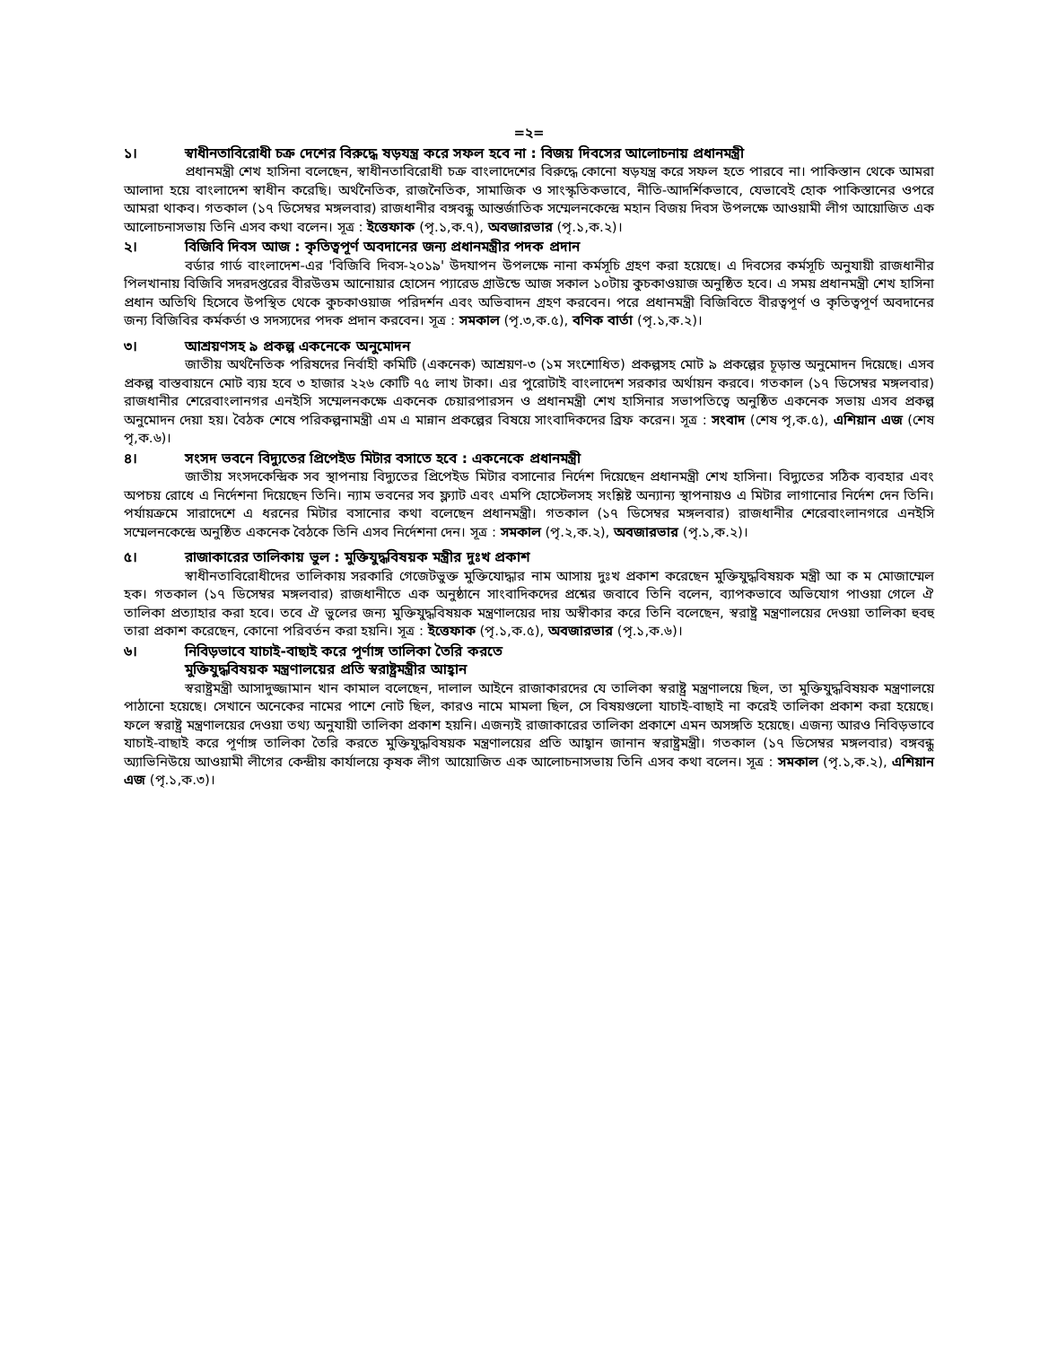=২=
১। স্বাধীনতাবিরোধী চক্র দেশের বিরুদ্ধে ষড়যন্ত্র করে সফল হবে না : বিজয় দিবসের আলোচনায় প্রধানমন্ত্রী
প্রধানমন্ত্রী শেখ হাসিনা বলেছেন, স্বাধীনতাবিরোধী চক্র বাংলাদেশের বিরুদ্ধে কোনো ষড়যন্ত্র করে সফল হতে পারবে না। পাকিস্তান থেকে আমরা আলাদা হয়ে বাংলাদেশ স্বাধীন করেছি। অর্থনৈতিক, রাজনৈতিক, সামাজিক ও সাংস্কৃতিকভাবে, নীতি-আদর্শিকভাবে, যেভাবেই হোক পাকিস্তানের ওপরে আমরা থাকব। গতকাল (১৭ ডিসেম্বর মঙ্গলবার) রাজধানীর বঙ্গবন্ধু আন্তর্জাতিক সম্মেলনকেন্দ্রে মহান বিজয় দিবস উপলক্ষে আওয়ামী লীগ আয়োজিত এক আলোচনাসভায় তিনি এসব কথা বলেন। সূত্র : ইত্তেফাক (পৃ.১,ক.৭), অবজারভার (পৃ.১,ক.২)।
২। বিজিবি দিবস আজ : কৃতিত্বপূর্ণ অবদানের জন্য প্রধানমন্ত্রীর পদক প্রদান
বর্ডার গার্ড বাংলাদেশ-এর 'বিজিবি দিবস-২০১৯' উদযাপন উপলক্ষে নানা কর্মসূচি গ্রহণ করা হয়েছে। এ দিবসের কর্মসূচি অনুযায়ী রাজধানীর পিলখানায় বিজিবি সদরদপ্তরের বীরউত্তম আনোয়ার হোসেন প্যারেড গ্রাউন্ডে আজ সকাল ১০টায় কুচকাওয়াজ অনুষ্ঠিত হবে। এ সময় প্রধানমন্ত্রী শেখ হাসিনা প্রধান অতিথি হিসেবে উপস্থিত থেকে কুচকাওয়াজ পরিদর্শন এবং অভিবাদন গ্রহণ করবেন। পরে প্রধানমন্ত্রী বিজিবিতে বীরত্বপূর্ণ ও কৃতিত্বপূর্ণ অবদানের জন্য বিজিবির কর্মকর্তা ও সদস্যদের পদক প্রদান করবেন। সূত্র : সমকাল (পৃ.৩,ক.৫), বণিক বার্তা (পৃ.১,ক.২)।
৩। আশ্রয়ণসহ ৯ প্রকল্প একনেকে অনুমোদন
জাতীয় অর্থনৈতিক পরিষদের নির্বাহী কমিটি (একনেক) আশ্রয়ণ-৩ (১ম সংশোধিত) প্রকল্পসহ মোট ৯ প্রকল্পের চূড়ান্ত অনুমোদন দিয়েছে। এসব প্রকল্প বাস্তবায়নে মোট ব্যয় হবে ৩ হাজার ২২৬ কোটি ৭৫ লাখ টাকা। এর পুরোটাই বাংলাদেশ সরকার অর্থায়ন করবে। গতকাল (১৭ ডিসেম্বর মঙ্গলবার) রাজধানীর শেরেবাংলানগর এনইসি সম্মেলনকক্ষে একনেক চেয়ারপারসন ও প্রধানমন্ত্রী শেখ হাসিনার সভাপতিত্বে অনুষ্ঠিত একনেক সভায় এসব প্রকল্প অনুমোদন দেয়া হয়। বৈঠক শেষে পরিকল্পনামন্ত্রী এম এ মান্নান প্রকল্পের বিষয়ে সাংবাদিকদের ব্রিফ করেন। সূত্র : সংবাদ (শেষ পৃ,ক.৫), এশিয়ান এজ (শেষ পৃ,ক.৬)।
৪। সংসদ ভবনে বিদ্যুতের প্রিপেইড মিটার বসাতে হবে : একনেকে প্রধানমন্ত্রী
জাতীয় সংসদকেন্দ্রিক সব স্থাপনায় বিদ্যুতের প্রিপেইড মিটার বসানোর নির্দেশ দিয়েছেন প্রধানমন্ত্রী শেখ হাসিনা। বিদ্যুতের সঠিক ব্যবহার এবং অপচয় রোধে এ নির্দেশনা দিয়েছেন তিনি। ন্যাম ভবনের সব ফ্ল্যাট এবং এমপি হোস্টেলসহ সংশ্লিষ্ট অন্যান্য স্থাপনায়ও এ মিটার লাগানোর নির্দেশ দেন তিনি। পর্যায়ক্রমে সারাদেশে এ ধরনের মিটার বসানোর কথা বলেছেন প্রধানমন্ত্রী। গতকাল (১৭ ডিসেম্বর মঙ্গলবার) রাজধানীর শেরেবাংলানগরে এনইসি সম্মেলনকেন্দ্রে অনুষ্ঠিত একনেক বৈঠকে তিনি এসব নির্দেশনা দেন। সূত্র : সমকাল (পৃ.২,ক.২), অবজারভার (পৃ.১,ক.২)।
৫। রাজাকারের তালিকায় ভুল : মুক্তিযুদ্ধবিষয়ক মন্ত্রীর দুঃখ প্রকাশ
স্বাধীনতাবিরোধীদের তালিকায় সরকারি গেজেটভুক্ত মুক্তিযোদ্ধার নাম আসায় দুঃখ প্রকাশ করেছেন মুক্তিযুদ্ধবিষয়ক মন্ত্রী আ ক ম মোজাম্মেল হক। গতকাল (১৭ ডিসেম্বর মঙ্গলবার) রাজধানীতে এক অনুষ্ঠানে সাংবাদিকদের প্রশ্নের জবাবে তিনি বলেন, ব্যাপকভাবে অভিযোগ পাওয়া গেলে ঐ তালিকা প্রত্যাহার করা হবে। তবে ঐ ভুলের জন্য মুক্তিযুদ্ধবিষয়ক মন্ত্রণালয়ের দায় অস্বীকার করে তিনি বলেছেন, স্বরাষ্ট্র মন্ত্রণালয়ের দেওয়া তালিকা হুবহু তারা প্রকাশ করেছেন, কোনো পরিবর্তন করা হয়নি। সূত্র : ইত্তেফাক (পৃ.১,ক.৫), অবজারভার (পৃ.১,ক.৬)।
৬। নিবিড়ভাবে যাচাই-বাছাই করে পূর্ণাঙ্গ তালিকা তৈরি করতে
মুক্তিযুদ্ধবিষয়ক মন্ত্রণালয়ের প্রতি স্বরাষ্ট্রমন্ত্রীর আহ্বান
স্বরাষ্ট্রমন্ত্রী আসাদুজ্জামান খান কামাল বলেছেন, দালাল আইনে রাজাকারদের যে তালিকা স্বরাষ্ট্র মন্ত্রণালয়ে ছিল, তা মুক্তিযুদ্ধবিষয়ক মন্ত্রণালয়ে পাঠানো হয়েছে। সেখানে অনেকের নামের পাশে নোট ছিল, কারও নামে মামলা ছিল, সে বিষয়গুলো যাচাই-বাছাই না করেই তালিকা প্রকাশ করা হয়েছে। ফলে স্বরাষ্ট্র মন্ত্রণালয়ের দেওয়া তথ্য অনুযায়ী তালিকা প্রকাশ হয়নি। এজন্যই রাজাকারের তালিকা প্রকাশে এমন অসঙ্গতি হয়েছে। এজন্য আরও নিবিড়ভাবে যাচাই-বাছাই করে পূর্ণাঙ্গ তালিকা তৈরি করতে মুক্তিযুদ্ধবিষয়ক মন্ত্রণালয়ের প্রতি আহ্বান জানান স্বরাষ্ট্রমন্ত্রী। গতকাল (১৭ ডিসেম্বর মঙ্গলবার) বঙ্গবন্ধু অ্যাভিনিউয়ে আওয়ামী লীগের কেন্দ্রীয় কার্যালয়ে কৃষক লীগ আয়োজিত এক আলোচনাসভায় তিনি এসব কথা বলেন। সূত্র : সমকাল (পৃ.১,ক.২), এশিয়ান এজ (পৃ.১,ক.৩)।